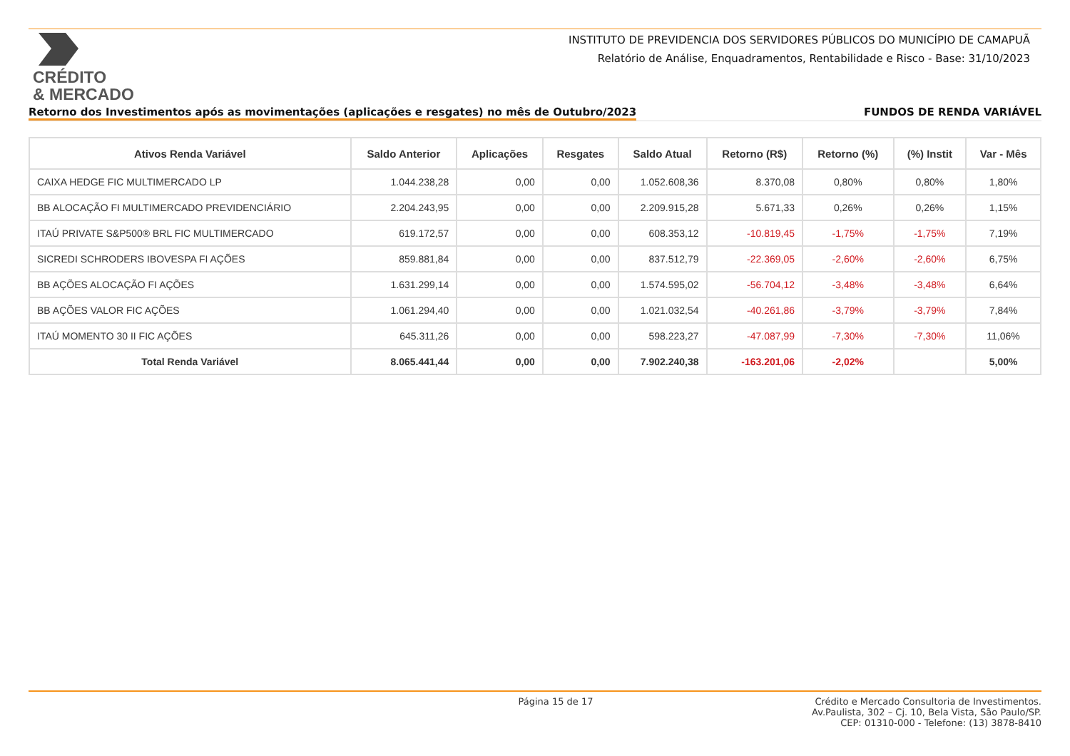CRÉDITO
& MERCADO
INSTITUTO DE PREVIDENCIA DOS SERVIDORES PÚBLICOS DO MUNICÍPIO DE CAMAPUÃ
Relatório de Análise, Enquadramentos, Rentabilidade e Risco - Base: 31/10/2023
Retorno dos Investimentos após as movimentações (aplicações e resgates) no mês de Outubro/2023 FUNDOS DE RENDA VARIÁVEL
| Ativos Renda Variável | Saldo Anterior | Aplicações | Resgates | Saldo Atual | Retorno (R$) | Retorno (%) | (%) Instit | Var - Mês |
| --- | --- | --- | --- | --- | --- | --- | --- | --- |
| CAIXA HEDGE FIC MULTIMERCADO LP | 1.044.238,28 | 0,00 | 0,00 | 1.052.608,36 | 8.370,08 | 0,80% | 0,80% | 1,80% |
| BB ALOCAÇÃO FI MULTIMERCADO PREVIDENCIÁRIO | 2.204.243,95 | 0,00 | 0,00 | 2.209.915,28 | 5.671,33 | 0,26% | 0,26% | 1,15% |
| ITAÚ PRIVATE S&P500® BRL FIC MULTIMERCADO | 619.172,57 | 0,00 | 0,00 | 608.353,12 | -10.819,45 | -1,75% | -1,75% | 7,19% |
| SICREDI SCHRODERS IBOVESPA FI AÇÕES | 859.881,84 | 0,00 | 0,00 | 837.512,79 | -22.369,05 | -2,60% | -2,60% | 6,75% |
| BB AÇÕES ALOCAÇÃO FI AÇÕES | 1.631.299,14 | 0,00 | 0,00 | 1.574.595,02 | -56.704,12 | -3,48% | -3,48% | 6,64% |
| BB AÇÕES VALOR FIC AÇÕES | 1.061.294,40 | 0,00 | 0,00 | 1.021.032,54 | -40.261,86 | -3,79% | -3,79% | 7,84% |
| ITAÚ MOMENTO 30 II FIC AÇÕES | 645.311,26 | 0,00 | 0,00 | 598.223,27 | -47.087,99 | -7,30% | -7,30% | 11,06% |
| Total Renda Variável | 8.065.441,44 | 0,00 | 0,00 | 7.902.240,38 | -163.201,06 | -2,02% | | 5,00% |
Página 15 de 17 Crédito e Mercado Consultoria de Investimentos.
Av.Paulista, 302 – Cj. 10, Bela Vista, São Paulo/SP.
CEP: 01310-000 - Telefone: (13) 3878-8410